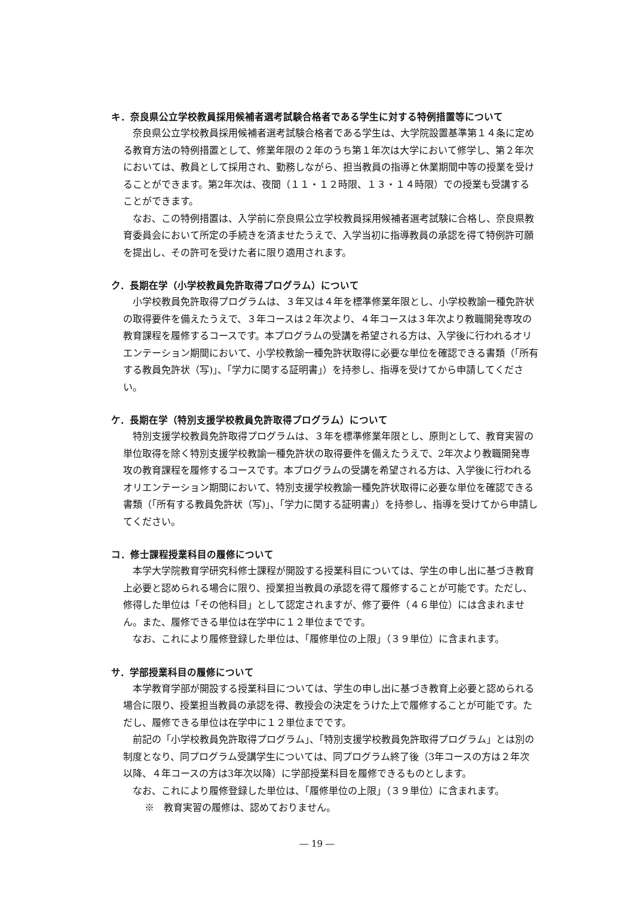キ．奈良県公立学校教員採用候補者選考試験合格者である学生に対する特例措置等について
奈良県公立学校教員採用候補者選考試験合格者である学生は、大学院設置基準第１４条に定める教育方法の特例措置として、修業年限の２年のうち第１年次は大学において修学し、第２年次においては、教員として採用され、勤務しながら、担当教員の指導と休業期間中等の授業を受けることができます。第2年次は、夜間（１１・１２時限、１３・１４時限）での授業も受講することができます。
なお、この特例措置は、入学前に奈良県公立学校教員採用候補者選考試験に合格し、奈良県教育委員会において所定の手続きを済ませたうえで、入学当初に指導教員の承認を得て特例許可願を提出し、その許可を受けた者に限り適用されます。
ク．長期在学（小学校教員免許取得プログラム）について
小学校教員免許取得プログラムは、３年又は４年を標準修業年限とし、小学校教諭一種免許状の取得要件を備えたうえで、３年コースは２年次より、４年コースは３年次より教職開発専攻の教育課程を履修するコースです。本プログラムの受講を希望される方は、入学後に行われるオリエンテーション期間において、小学校教諭一種免許状取得に必要な単位を確認できる書類（「所有する教員免許状（写)」、「学力に関する証明書」）を持参し、指導を受けてから申請してください。
ケ．長期在学（特別支援学校教員免許取得プログラム）について
特別支援学校教員免許取得プログラムは、３年を標準修業年限とし、原則として、教育実習の単位取得を除く特別支援学校教諭一種免許状の取得要件を備えたうえで、2年次より教職開発専攻の教育課程を履修するコースです。本プログラムの受講を希望される方は、入学後に行われるオリエンテーション期間において、特別支援学校教諭一種免許状取得に必要な単位を確認できる書類（「所有する教員免許状（写)」、「学力に関する証明書」）を持参し、指導を受けてから申請してください。
コ．修士課程授業科目の履修について
本学大学院教育学研究科修士課程が開設する授業科目については、学生の申し出に基づき教育上必要と認められる場合に限り、授業担当教員の承認を得て履修することが可能です。ただし、修得した単位は「その他科目」として認定されますが、修了要件（４６単位）には含まれません。また、履修できる単位は在学中に１２単位までです。
なお、これにより履修登録した単位は、「履修単位の上限」（３９単位）に含まれます。
サ．学部授業科目の履修について
本学教育学部が開設する授業科目については、学生の申し出に基づき教育上必要と認められる場合に限り、授業担当教員の承認を得、教授会の決定をうけた上で履修することが可能です。ただし、履修できる単位は在学中に１２単位までです。
前記の「小学校教員免許取得プログラム」、「特別支援学校教員免許取得プログラム」とは別の制度となり、同プログラム受講学生については、同プログラム終了後（3年コースの方は２年次以降、４年コースの方は3年次以降）に学部授業科目を履修できるものとします。
なお、これにより履修登録した単位は、「履修単位の上限」（３９単位）に含まれます。
※　教育実習の履修は、認めておりません。
― 19 ―